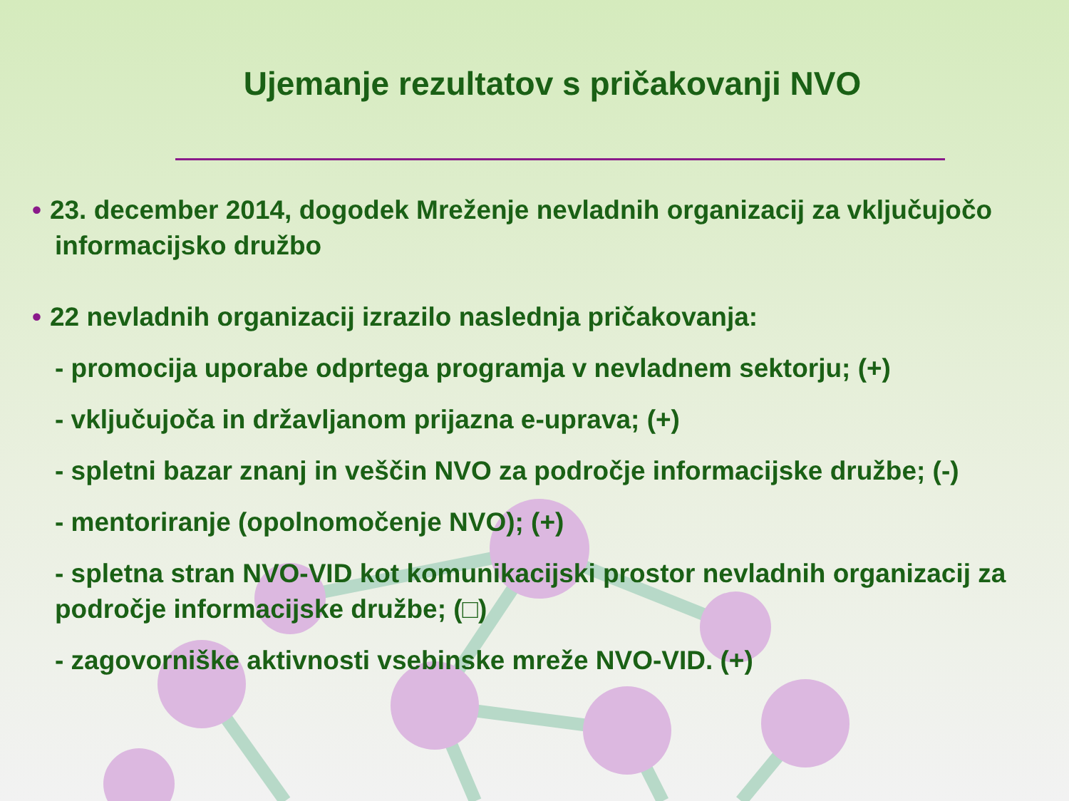Ujemanje rezultatov s pričakovanji NVO
• 23. december 2014, dogodek Mreženje nevladnih organizacij za vključujočo informacijsko družbo
• 22 nevladnih organizacij izrazilo naslednja pričakovanja:
- promocija uporabe odprtega programja v nevladnem sektorju; (+)
- vključujoča in državljanom prijazna e-uprava; (+)
- spletni bazar znanj in veščin NVO za področje informacijske družbe; (-)
- mentoriranje (opolnomočenje NVO); (+)
- spletna stran NVO-VID kot komunikacijski prostor nevladnih organizacij za področje informacijske družbe; (□)
- zagovorniške aktivnosti vsebinske mreže NVO-VID. (+)